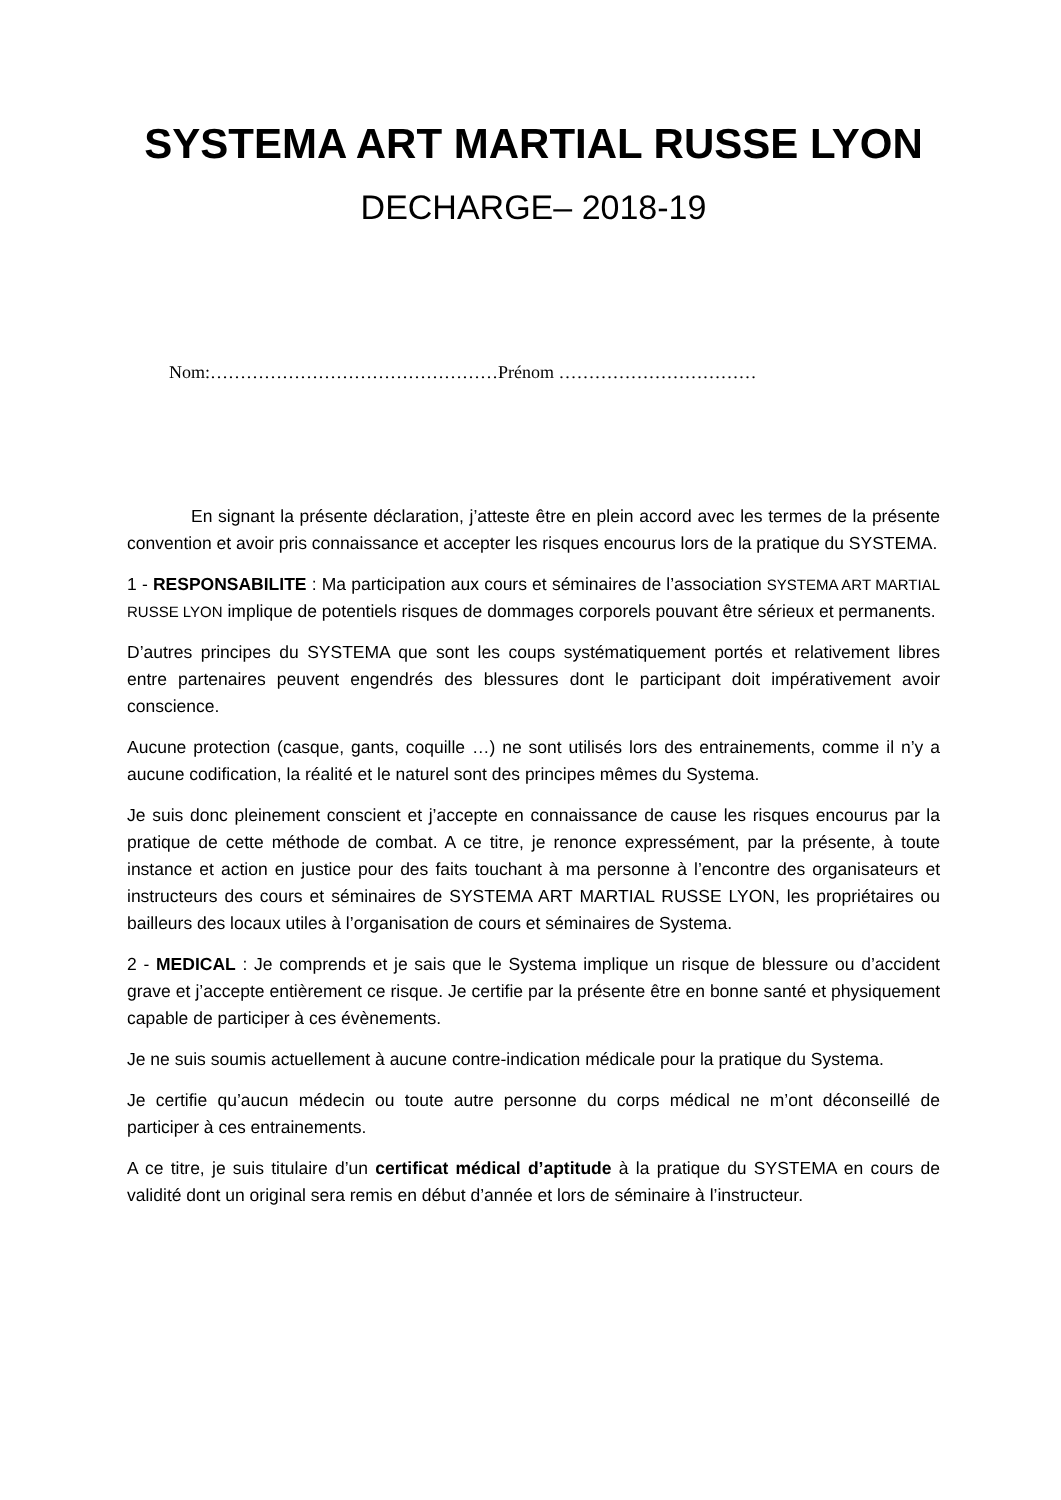SYSTEMA ART MARTIAL RUSSE LYON
DECHARGE– 2018-19
Nom:…………………………………………Prénom ……………………………
En signant la présente déclaration, j’atteste être en plein accord avec les termes de la présente convention et avoir pris connaissance et accepter les risques encourus lors de la pratique du SYSTEMA.
1 - RESPONSABILITE : Ma participation aux cours et séminaires de l’association SYSTEMA ART MARTIAL RUSSE LYON implique de potentiels risques de dommages corporels pouvant être sérieux et permanents.
D’autres principes du SYSTEMA que sont les coups systématiquement portés et relativement libres entre partenaires peuvent engendrés des blessures dont le participant doit impérativement avoir conscience.
Aucune protection (casque, gants, coquille …) ne sont utilisés lors des entrainements, comme il n’y a aucune codification, la réalité et le naturel sont des principes mêmes du Systema.
Je suis donc pleinement conscient et j’accepte en connaissance de cause les risques encourus par la pratique de cette méthode de combat. A ce titre, je renonce expressément, par la présente, à toute instance et action en justice pour des faits touchant à ma personne à l’encontre des organisateurs et instructeurs des cours et séminaires de SYSTEMA ART MARTIAL RUSSE LYON, les propriétaires ou bailleurs des locaux utiles à l’organisation de cours et séminaires de Systema.
2 - MEDICAL : Je comprends et je sais que le Systema implique un risque de blessure ou d’accident grave et j’accepte entièrement ce risque. Je certifie par la présente être en bonne santé et physiquement capable de participer à ces évènements.
Je ne suis soumis actuellement à aucune contre-indication médicale pour la pratique du Systema.
Je certifie qu’aucun médecin ou toute autre personne du corps médical ne m’ont déconseillé de participer à ces entrainements.
A ce titre, je suis titulaire d’un certificat médical d’aptitude à la pratique du SYSTEMA en cours de validité dont un original sera remis en début d’année et lors de séminaire à l’instructeur.